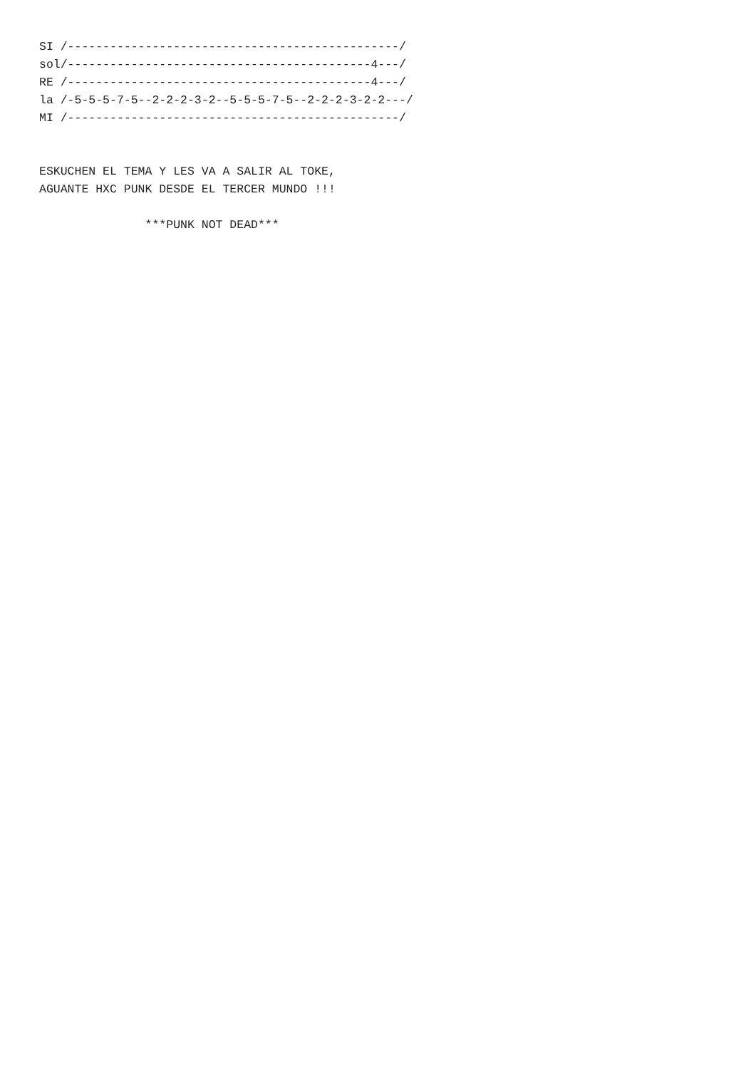SI /-----------------------------------------------/
sol/-------------------------------------------4---/
RE /-------------------------------------------4---/
la /-5-5-5-7-5--2-2-2-3-2--5-5-5-7-5--2-2-2-3-2-2---/
MI /-----------------------------------------------/


ESKUCHEN EL TEMA Y LES VA A SALIR AL TOKE,
AGUANTE HXC PUNK DESDE EL TERCER MUNDO !!!

               ***PUNK NOT DEAD***